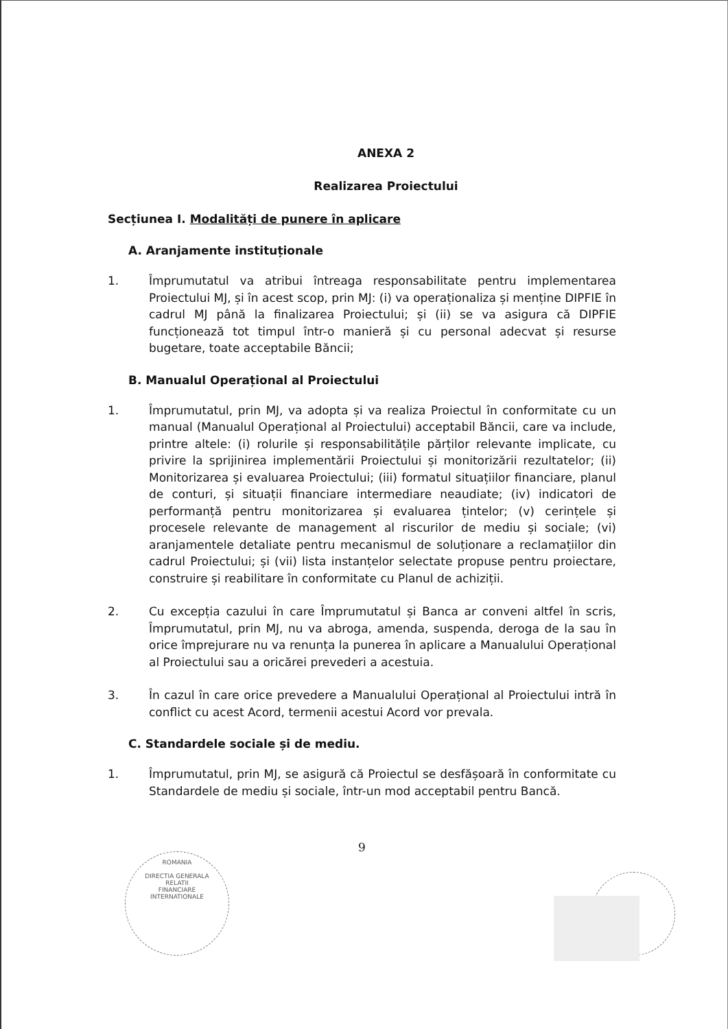ANEXA 2
Realizarea Proiectului
Secțiunea I. Modalități de punere în aplicare
A. Aranjamente instituționale
1. Împrumutatul va atribui întreaga responsabilitate pentru implementarea Proiectului MJ, și în acest scop, prin MJ: (i) va operaționaliza și menține DIPFIE în cadrul MJ până la finalizarea Proiectului; și (ii) se va asigura că DIPFIE funcționează tot timpul într-o manieră și cu personal adecvat și resurse bugetare, toate acceptabile Băncii;
B. Manualul Operațional al Proiectului
1. Împrumutatul, prin MJ, va adopta și va realiza Proiectul în conformitate cu un manual (Manualul Operațional al Proiectului) acceptabil Băncii, care va include, printre altele: (i) rolurile și responsabilitățile părților relevante implicate, cu privire la sprijinirea implementării Proiectului și monitorizării rezultatelor; (ii) Monitorizarea și evaluarea Proiectului; (iii) formatul situațiilor financiare, planul de conturi, și situații financiare intermediare neaudiate; (iv) indicatori de performanță pentru monitorizarea și evaluarea țintelor; (v) cerințele și procesele relevante de management al riscurilor de mediu și sociale; (vi) aranjamentele detaliate pentru mecanismul de soluționare a reclamațiilor din cadrul Proiectului; și (vii) lista instanțelor selectate propuse pentru proiectare, construire și reabilitare în conformitate cu Planul de achiziții.
2. Cu excepția cazului în care Împrumutatul și Banca ar conveni altfel în scris, Împrumutatul, prin MJ, nu va abroga, amenda, suspenda, deroga de la sau în orice împrejurare nu va renunța la punerea în aplicare a Manualului Operațional al Proiectului sau a oricărei prevederi a acestuia.
3. În cazul în care orice prevedere a Manualului Operațional al Proiectului intră în conflict cu acest Acord, termenii acestui Acord vor prevala.
C. Standardele sociale și de mediu.
1. Împrumutatul, prin MJ, se asigură că Proiectul se desfășoară în conformitate cu Standardele de mediu și sociale, într-un mod acceptabil pentru Bancă.
9
ROMANIA
DIRECTIA GENERALA
RELATII
FINANCIARE
INTERNATIONALE